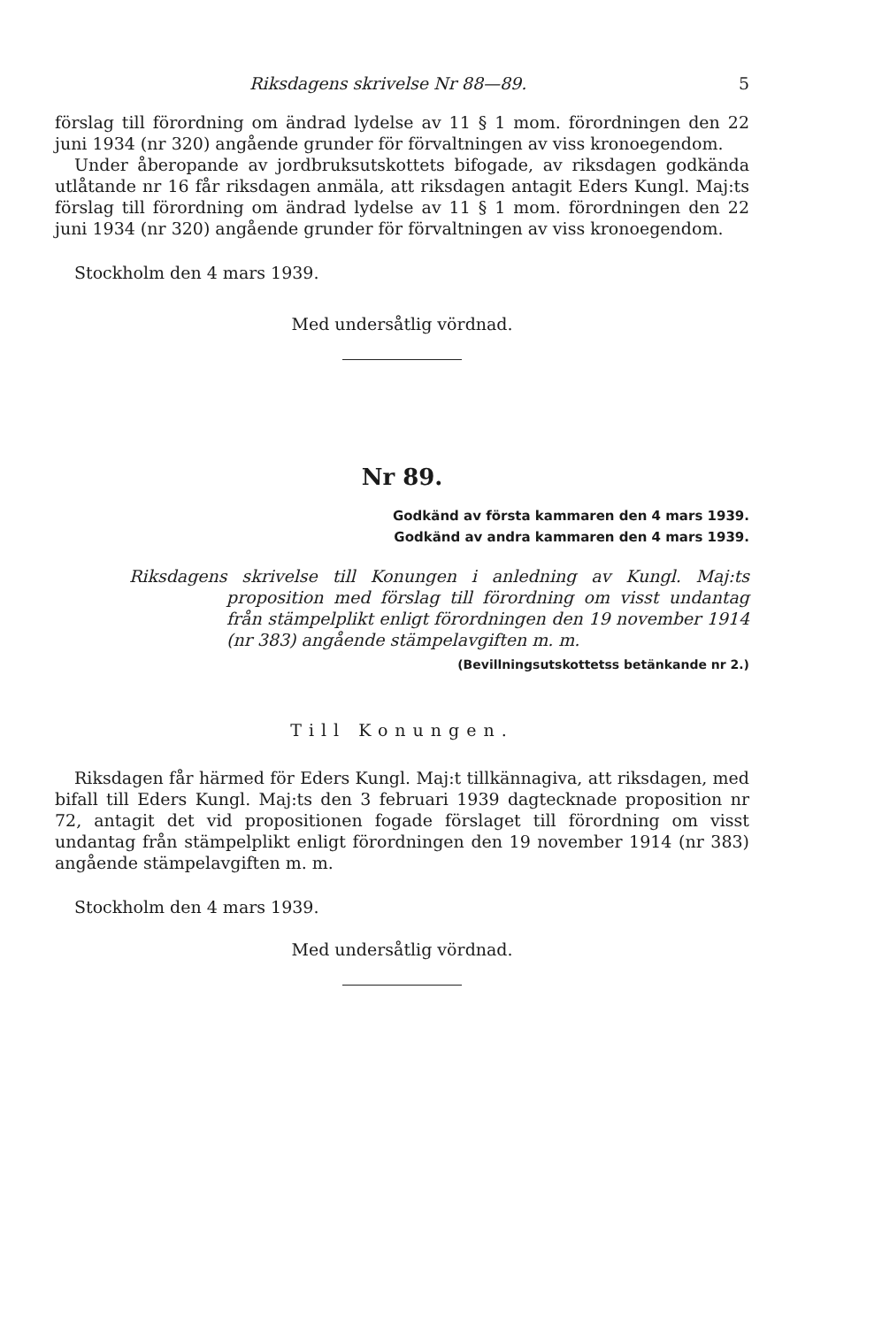Riksdagens skrivelse Nr 88—89. 5
förslag till förordning om ändrad lydelse av 11 § 1 mom. förordningen den 22 juni 1934 (nr 320) angående grunder för förvaltningen av viss kronoegendom.
Under åberopande av jordbruksutskottets bifogade, av riksdagen godkända utlåtande nr 16 får riksdagen anmäla, att riksdagen antagit Eders Kungl. Maj:ts förslag till förordning om ändrad lydelse av 11 § 1 mom. förordningen den 22 juni 1934 (nr 320) angående grunder för förvaltningen av viss kronoegendom.
Stockholm den 4 mars 1939.
Med undersåtlig vördnad.
Nr 89.
Godkänd av första kammaren den 4 mars 1939.
Godkänd av andra kammaren den 4 mars 1939.
Riksdagens skrivelse till Konungen i anledning av Kungl. Maj:ts proposition med förslag till förordning om visst undantag från stämpelplikt enligt förordningen den 19 november 1914 (nr 383) angående stämpelavgiften m. m.
(Bevillningsutskottetss betänkande nr 2.)
Till Konungen.
Riksdagen får härmed för Eders Kungl. Maj:t tillkännagiva, att riksdagen, med bifall till Eders Kungl. Maj:ts den 3 februari 1939 dagtecknade proposition nr 72, antagit det vid propositionen fogade förslaget till förordning om visst undantag från stämpelplikt enligt förordningen den 19 november 1914 (nr 383) angående stämpelavgiften m. m.
Stockholm den 4 mars 1939.
Med undersåtlig vördnad.